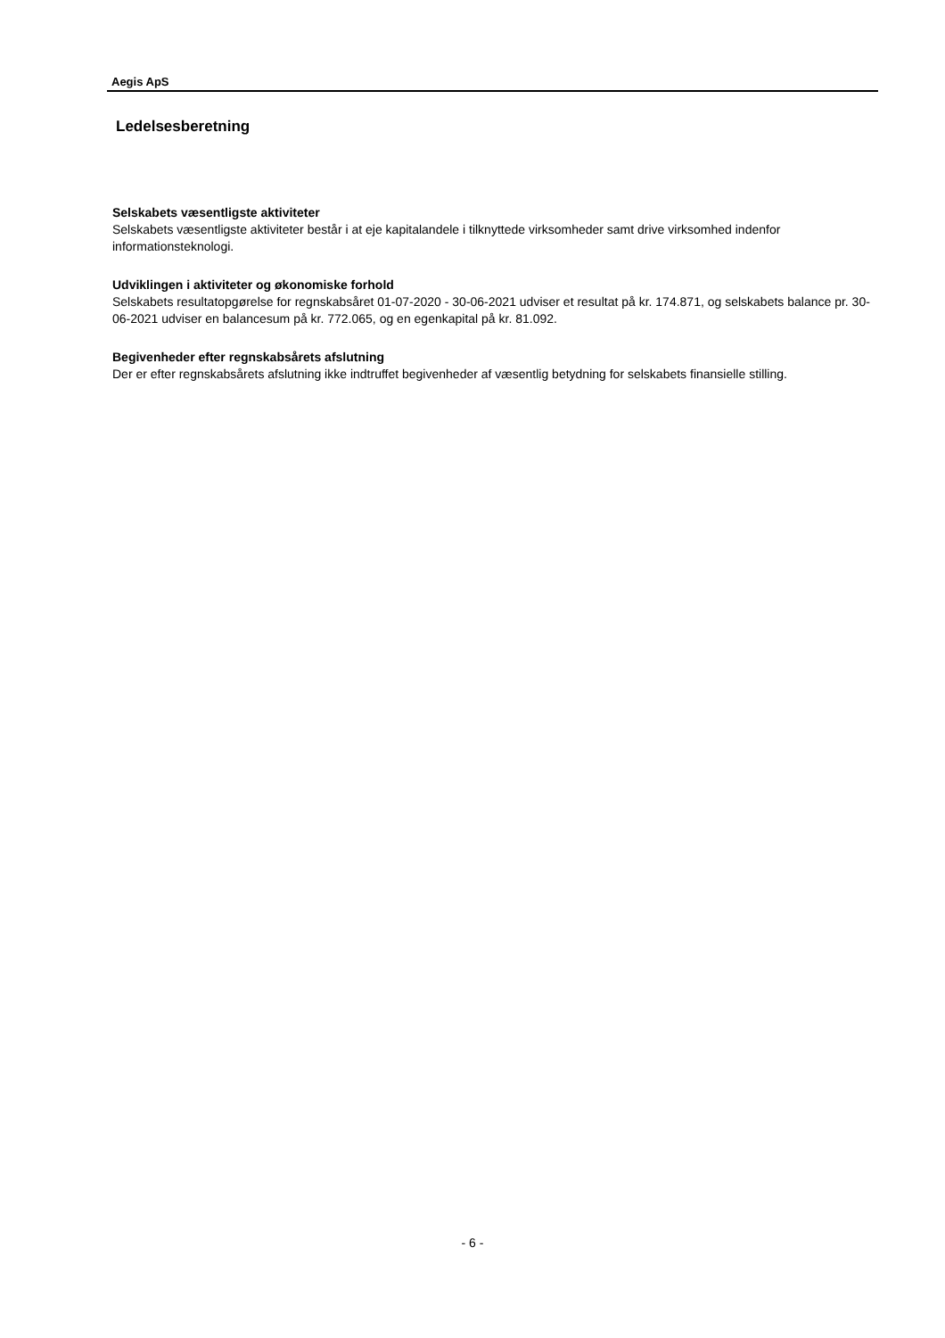Aegis ApS
Ledelsesberetning
Selskabets væsentligste aktiviteter
Selskabets væsentligste aktiviteter består i at eje kapitalandele i tilknyttede virksomheder samt drive virksomhed indenfor informationsteknologi.
Udviklingen i aktiviteter og økonomiske forhold
Selskabets resultatopgørelse for regnskabsåret 01-07-2020 - 30-06-2021 udviser et resultat på kr. 174.871, og selskabets balance pr. 30-06-2021 udviser en balancesum på kr. 772.065, og en egenkapital på kr. 81.092.
Begivenheder efter regnskabsårets afslutning
Der er efter regnskabsårets afslutning ikke indtruffet begivenheder af væsentlig betydning for selskabets finansielle stilling.
- 6 -